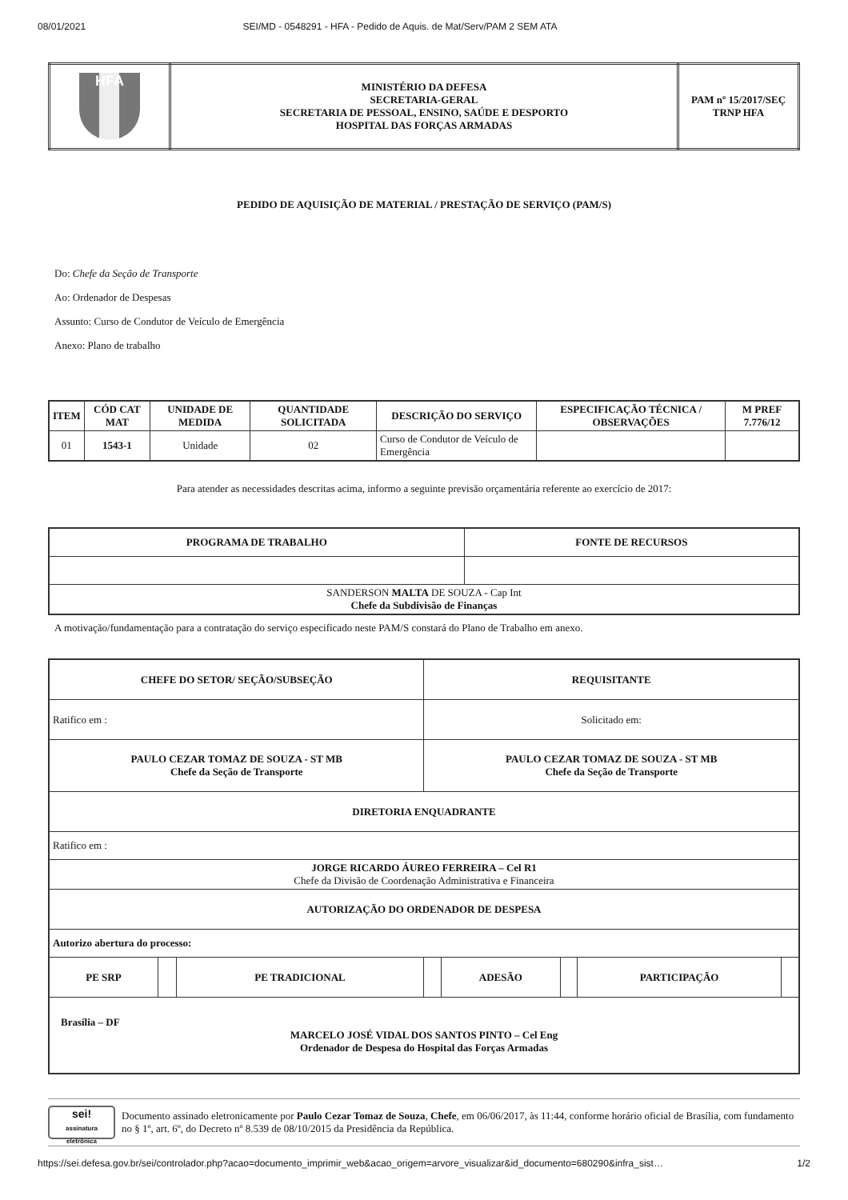08/01/2021 SEI/MD - 0548291 - HFA - Pedido de Aquis. de Mat/Serv/PAM 2 SEM ATA
| HFA | MINISTÉRIO DA DEFESA SECRETARIA-GERAL SECRETARIA DE PESSOAL, ENSINO, SAÚDE E DESPORTO HOSPITAL DAS FORÇAS ARMADAS | PAM nº 15/2017/SEÇ TRNP HFA |
PEDIDO DE AQUISIÇÃO DE MATERIAL / PRESTAÇÃO DE SERVIÇO (PAM/S)
Do: Chefe da Seção de Transporte
Ao: Ordenador de Despesas
Assunto: Curso de Condutor de Veículo de Emergência
Anexo: Plano de trabalho
| ITEM | CÓD CAT MAT | UNIDADE DE MEDIDA | QUANTIDADE SOLICITADA | DESCRIÇÃO DO SERVIÇO | ESPECIFICAÇÃO TÉCNICA / OBSERVAÇÕES | M PREF 7.776/12 |
| --- | --- | --- | --- | --- | --- | --- |
| 01 | 1543-1 | Unidade | 02 | Curso de Condutor de Veículo de Emergência | | |
Para atender as necessidades descritas acima, informo a seguinte previsão orçamentária referente ao exercício de 2017:
| PROGRAMA DE TRABALHO | FONTE DE RECURSOS |
| --- | --- |
| SANDERSON MALTA DE SOUZA - Cap Int Chefe da Subdivisão de Finanças | |
A motivação/fundamentação para a contratação do serviço especificado neste PAM/S constará do Plano de Trabalho em anexo.
| CHEFE DO SETOR/ SEÇÃO/SUBSEÇÃO | | | REQUISITANTE | | | | |
| --- | --- | --- | --- | --- | --- | --- | --- |
| Ratifico em : | | | Solicitado em: | | | | |
| PAULO CEZAR TOMAZ DE SOUZA - ST MB Chefe da Seção de Transporte | | | PAULO CEZAR TOMAZ DE SOUZA - ST MB Chefe da Seção de Transporte | | | | |
| DIRETORIA ENQUADRANTE | | | | | | | |
| Ratifico em : | | | | | | | |
| JORGE RICARDO ÁUREO FERREIRA – Cel R1 Chefe da Divisão de Coordenação Administrativa e Financeira | | | | | | | |
| AUTORIZAÇÃO DO ORDENADOR DE DESPESA | | | | | | | |
| Autorizo abertura do processo: | | | | | | | |
| PE SRP | | PE TRADICIONAL | | ADESÃO | | PARTICIPAÇÃO | |
| Brasília – DF MARCELO JOSÉ VIDAL DOS SANTOS PINTO – Cel Eng Ordenador de Despesa do Hospital das Forças Armadas | | | | | | | |
sei!
assinatura eletrônica
Documento assinado eletronicamente por Paulo Cezar Tomaz de Souza, Chefe, em 06/06/2017, às 11:44, conforme horário oficial de Brasília, com fundamento no § 1º, art. 6º, do Decreto nº 8.539 de 08/10/2015 da Presidência da República.
https://sei.defesa.gov.br/sei/controlador.php?acao=documento_imprimir_web&acao_origem=arvore_visualizar&id_documento=680290&infra_sist… 1/2